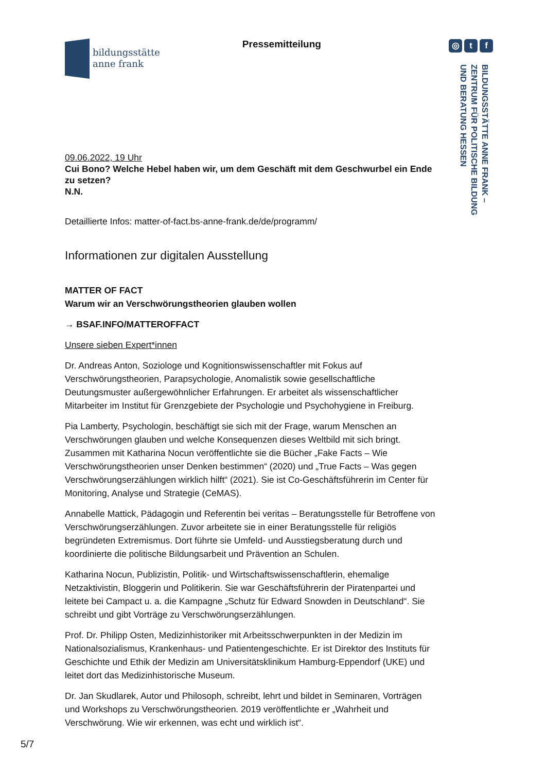bildungsstätte
anne frank
Pressemitteilung
◎ t f
BILDUNGSSTÄTTE ANNE FRANK –
ZENTRUM FÜR POLITISCHE BILDUNG
UND BERATUNG HESSEN
09.06.2022, 19 Uhr
Cui Bono? Welche Hebel haben wir, um dem Geschäft mit dem Geschwurbel ein Ende zu setzen?
N.N.
Detaillierte Infos: matter-of-fact.bs-anne-frank.de/de/programm/
Informationen zur digitalen Ausstellung
MATTER OF FACT
Warum wir an Verschwörungstheorien glauben wollen
→ BSAF.INFO/MATTEROFFACT
Unsere sieben Expert*innen
Dr. Andreas Anton, Soziologe und Kognitionswissenschaftler mit Fokus auf Verschwörungstheorien, Parapsychologie, Anomalistik sowie gesellschaftliche Deutungsmuster außergewöhnlicher Erfahrungen. Er arbeitet als wissenschaftlicher Mitarbeiter im Institut für Grenzgebiete der Psychologie und Psychohygiene in Freiburg.
Pia Lamberty, Psychologin, beschäftigt sie sich mit der Frage, warum Menschen an Verschwörungen glauben und welche Konsequenzen dieses Weltbild mit sich bringt. Zusammen mit Katharina Nocun veröffentlichte sie die Bücher „Fake Facts – Wie Verschwörungstheorien unser Denken bestimmen“ (2020) und „True Facts – Was gegen Verschwörungserzählungen wirklich hilft“ (2021). Sie ist Co-Geschäftsführerin im Center für Monitoring, Analyse und Strategie (CeMAS).
Annabelle Mattick, Pädagogin und Referentin bei veritas – Beratungsstelle für Betroffene von Verschwörungserzählungen. Zuvor arbeitete sie in einer Beratungsstelle für religiös begründeten Extremismus. Dort führte sie Umfeld- und Ausstiegsberatung durch und koordinierte die politische Bildungsarbeit und Prävention an Schulen.
Katharina Nocun, Publizistin, Politik- und Wirtschaftswissenschaftlerin, ehemalige Netzaktivistin, Bloggerin und Politikerin. Sie war Geschäftsführerin der Piratenpartei und leitete bei Campact u. a. die Kampagne „Schutz für Edward Snowden in Deutschland“. Sie schreibt und gibt Vorträge zu Verschwörungserzählungen.
Prof. Dr. Philipp Osten, Medizinhistoriker mit Arbeitsschwerpunkten in der Medizin im Nationalsozialismus, Krankenhaus- und Patientengeschichte. Er ist Direktor des Instituts für Geschichte und Ethik der Medizin am Universitätsklinikum Hamburg-Eppendorf (UKE) und leitet dort das Medizinhistorische Museum.
Dr. Jan Skudlarek, Autor und Philosoph, schreibt, lehrt und bildet in Seminaren, Vorträgen und Workshops zu Verschwörungstheorien. 2019 veröffentlichte er „Wahrheit und Verschwörung. Wie wir erkennen, was echt und wirklich ist“.
5/7